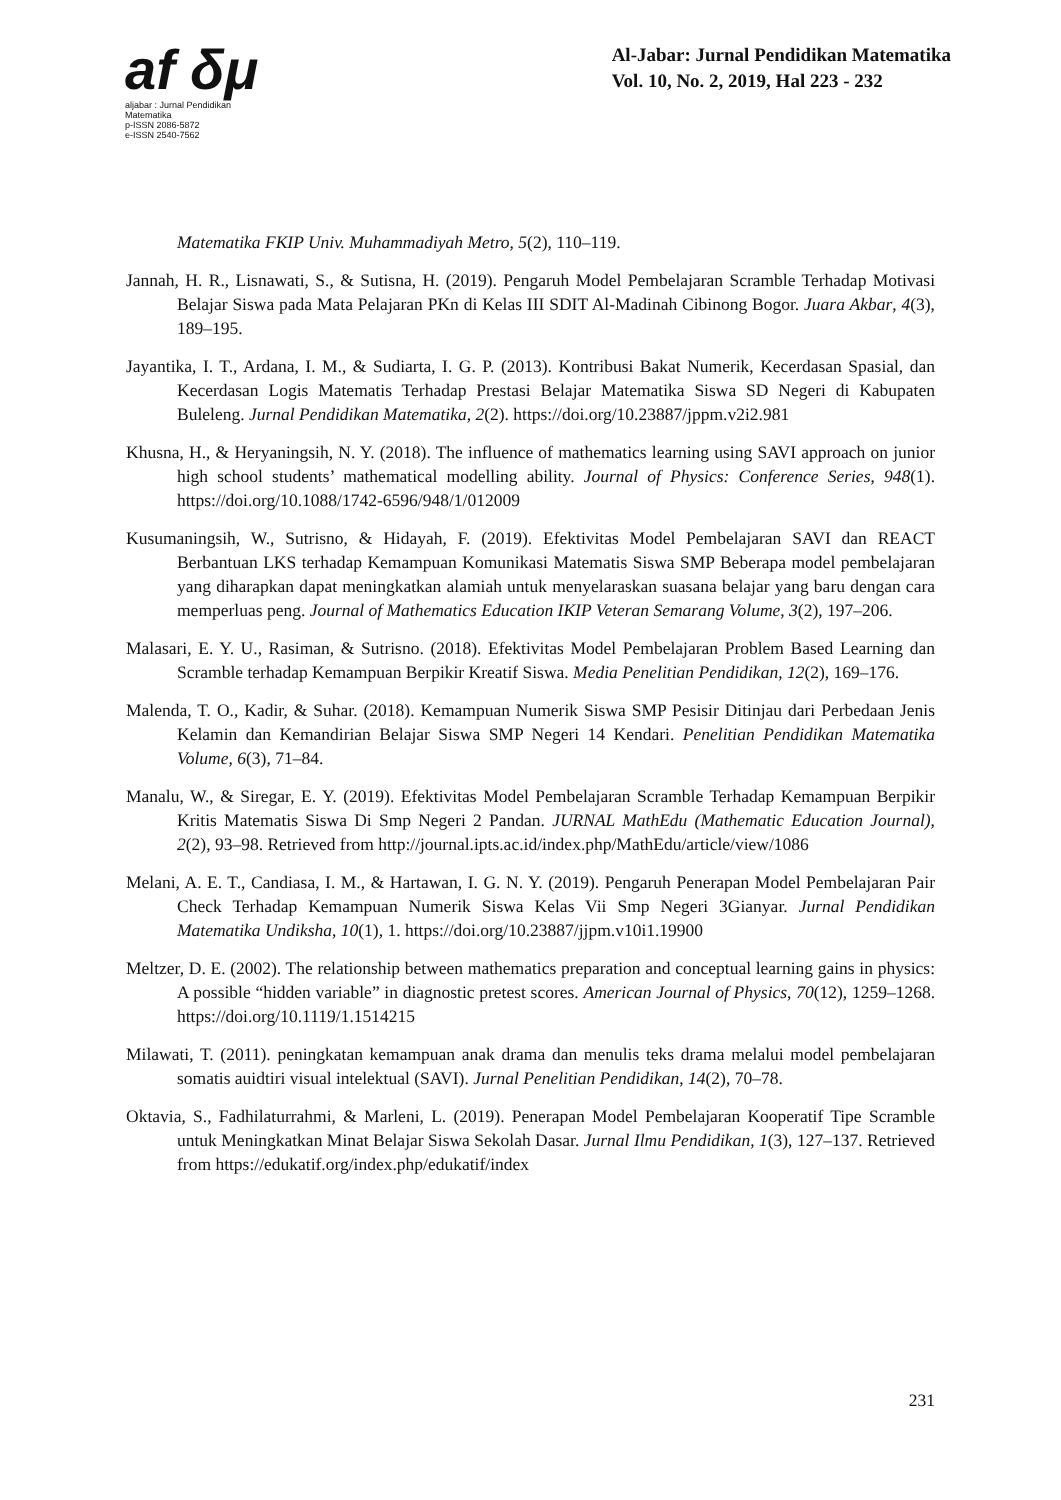af δμ
aljabar : Jurnal Pendidikan Matematika
p-ISSN 2086-5872
e-ISSN 2540-7562
Al-Jabar: Jurnal Pendidikan Matematika
Vol. 10, No. 2, 2019, Hal 223 - 232
Matematika FKIP Univ. Muhammadiyah Metro, 5(2), 110–119.
Jannah, H. R., Lisnawati, S., & Sutisna, H. (2019). Pengaruh Model Pembelajaran Scramble Terhadap Motivasi Belajar Siswa pada Mata Pelajaran PKn di Kelas III SDIT Al-Madinah Cibinong Bogor. Juara Akbar, 4(3), 189–195.
Jayantika, I. T., Ardana, I. M., & Sudiarta, I. G. P. (2013). Kontribusi Bakat Numerik, Kecerdasan Spasial, dan Kecerdasan Logis Matematis Terhadap Prestasi Belajar Matematika Siswa SD Negeri di Kabupaten Buleleng. Jurnal Pendidikan Matematika, 2(2). https://doi.org/10.23887/jppm.v2i2.981
Khusna, H., & Heryaningsih, N. Y. (2018). The influence of mathematics learning using SAVI approach on junior high school students’ mathematical modelling ability. Journal of Physics: Conference Series, 948(1). https://doi.org/10.1088/1742-6596/948/1/012009
Kusumaningsih, W., Sutrisno, & Hidayah, F. (2019). Efektivitas Model Pembelajaran SAVI dan REACT Berbantuan LKS terhadap Kemampuan Komunikasi Matematis Siswa SMP Beberapa model pembelajaran yang diharapkan dapat meningkatkan alamiah untuk menyelaraskan suasana belajar yang baru dengan cara memperluas peng. Journal of Mathematics Education IKIP Veteran Semarang Volume, 3(2), 197–206.
Malasari, E. Y. U., Rasiman, & Sutrisno. (2018). Efektivitas Model Pembelajaran Problem Based Learning dan Scramble terhadap Kemampuan Berpikir Kreatif Siswa. Media Penelitian Pendidikan, 12(2), 169–176.
Malenda, T. O., Kadir, & Suhar. (2018). Kemampuan Numerik Siswa SMP Pesisir Ditinjau dari Perbedaan Jenis Kelamin dan Kemandirian Belajar Siswa SMP Negeri 14 Kendari. Penelitian Pendidikan Matematika Volume, 6(3), 71–84.
Manalu, W., & Siregar, E. Y. (2019). Efektivitas Model Pembelajaran Scramble Terhadap Kemampuan Berpikir Kritis Matematis Siswa Di Smp Negeri 2 Pandan. JURNAL MathEdu (Mathematic Education Journal), 2(2), 93–98. Retrieved from http://journal.ipts.ac.id/index.php/MathEdu/article/view/1086
Melani, A. E. T., Candiasa, I. M., & Hartawan, I. G. N. Y. (2019). Pengaruh Penerapan Model Pembelajaran Pair Check Terhadap Kemampuan Numerik Siswa Kelas Vii Smp Negeri 3Gianyar. Jurnal Pendidikan Matematika Undiksha, 10(1), 1. https://doi.org/10.23887/jjpm.v10i1.19900
Meltzer, D. E. (2002). The relationship between mathematics preparation and conceptual learning gains in physics: A possible “hidden variable” in diagnostic pretest scores. American Journal of Physics, 70(12), 1259–1268. https://doi.org/10.1119/1.1514215
Milawati, T. (2011). peningkatan kemampuan anak drama dan menulis teks drama melalui model pembelajaran somatis auidtiri visual intelektual (SAVI). Jurnal Penelitian Pendidikan, 14(2), 70–78.
Oktavia, S., Fadhilaturrahmi, & Marleni, L. (2019). Penerapan Model Pembelajaran Kooperatif Tipe Scramble untuk Meningkatkan Minat Belajar Siswa Sekolah Dasar. Jurnal Ilmu Pendidikan, 1(3), 127–137. Retrieved from https://edukatif.org/index.php/edukatif/index
231